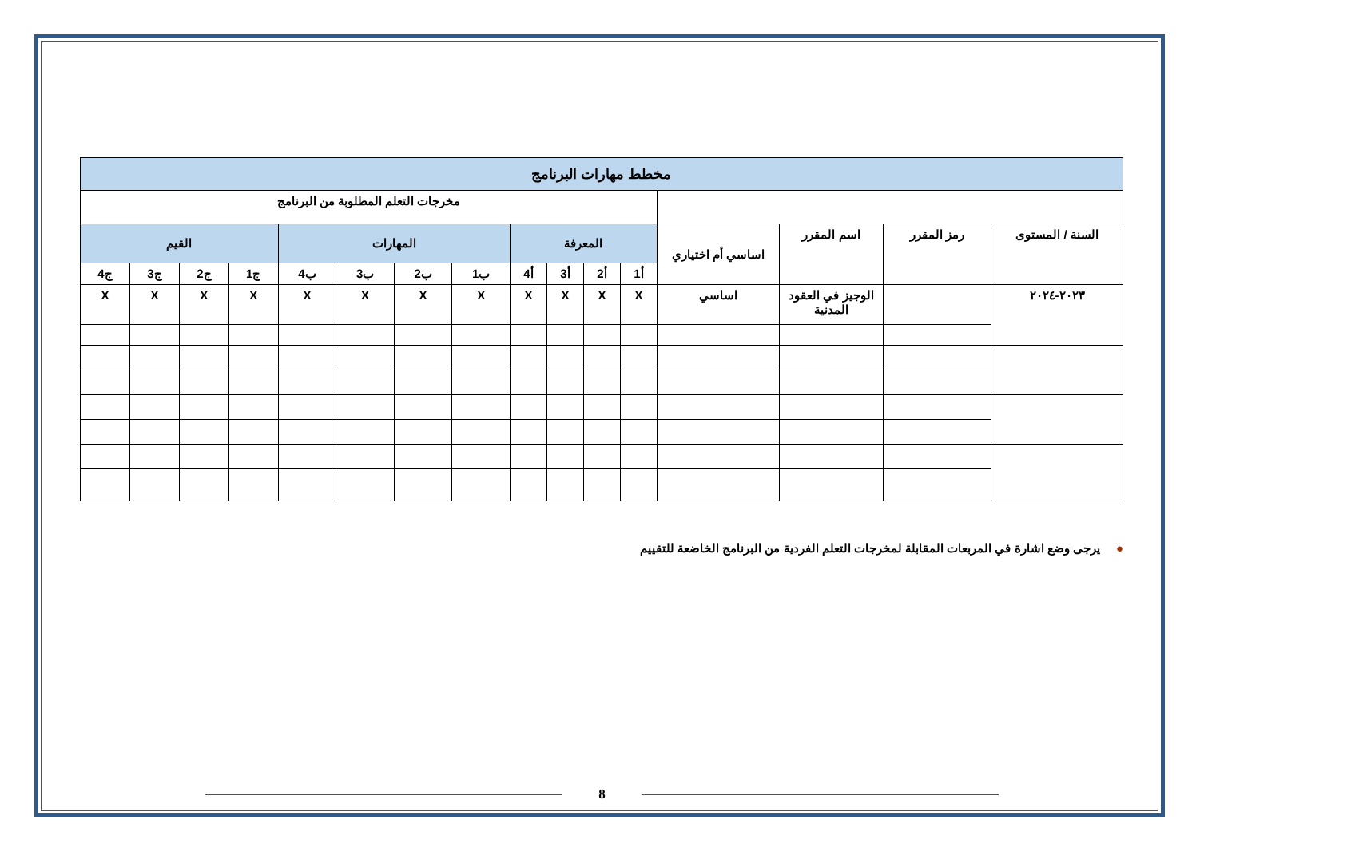| مخطط مهارات البرنامج | | | | | | | | | | | | | | | |
| --- | --- | --- | --- | --- | --- | --- | --- | --- | --- | --- | --- | --- | --- | --- | --- |
| | | | | مخرجات التعلم المطلوبة من البرنامج | | | | | | | | | | | |
| السنة / المستوى | رمز المقرر | اسم المقرر | اساسي أم اختياري | المعرفة | | | | المهارات | | | | القيم | | | |
| | | | | أ1 | أ2 | أ3 | أ4 | ب1 | ب2 | ب3 | ب4 | ج1 | ج2 | ج3 | ج4 |
| ٢٠٢٣-٢٠٢٤ | | الوجيز في العقود المدنية | اساسي | X | X | X | X | X | X | X | X | X | X | X | X |
●يرجى وضع اشارة في المربعات المقابلة لمخرجات التعلم الفردية من البرنامج الخاضعة للتقييم
8